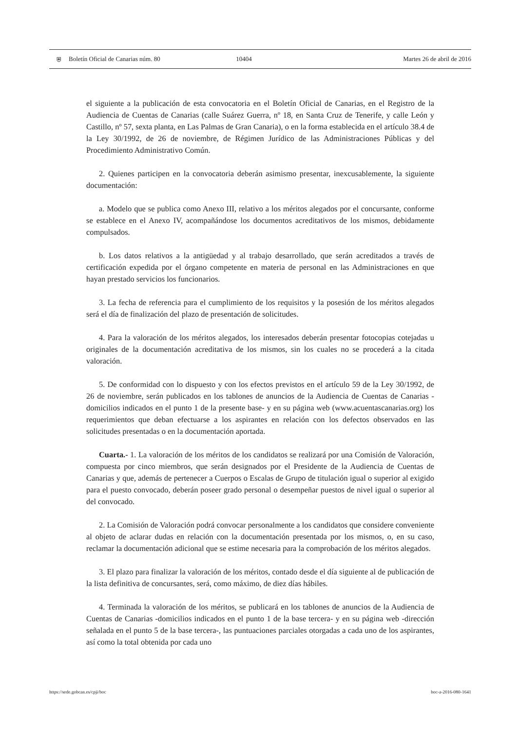⛨
Boletín Oficial de Canarias núm. 80
10404 Martes 26 de abril de 2016
el siguiente a la publicación de esta convocatoria en el Boletín Oficial de Canarias, en el Registro de la Audiencia de Cuentas de Canarias (calle Suárez Guerra, nº 18, en Santa Cruz de Tenerife, y calle León y Castillo, nº 57, sexta planta, en Las Palmas de Gran Canaria), o en la forma establecida en el artículo 38.4 de la Ley 30/1992, de 26 de noviembre, de Régimen Jurídico de las Administraciones Públicas y del Procedimiento Administrativo Común.
2. Quienes participen en la convocatoria deberán asimismo presentar, inexcusablemente, la siguiente documentación:
a. Modelo que se publica como Anexo III, relativo a los méritos alegados por el concursante, conforme se establece en el Anexo IV, acompañándose los documentos acreditativos de los mismos, debidamente compulsados.
b. Los datos relativos a la antigüedad y al trabajo desarrollado, que serán acreditados a través de certificación expedida por el órgano competente en materia de personal en las Administraciones en que hayan prestado servicios los funcionarios.
3. La fecha de referencia para el cumplimiento de los requisitos y la posesión de los méritos alegados será el día de finalización del plazo de presentación de solicitudes.
4. Para la valoración de los méritos alegados, los interesados deberán presentar fotocopias cotejadas u originales de la documentación acreditativa de los mismos, sin los cuales no se procederá a la citada valoración.
5. De conformidad con lo dispuesto y con los efectos previstos en el artículo 59 de la Ley 30/1992, de 26 de noviembre, serán publicados en los tablones de anuncios de la Audiencia de Cuentas de Canarias -domicilios indicados en el punto 1 de la presente base- y en su página web (www.acuentascanarias.org) los requerimientos que deban efectuarse a los aspirantes en relación con los defectos observados en las solicitudes presentadas o en la documentación aportada.
Cuarta.- 1. La valoración de los méritos de los candidatos se realizará por una Comisión de Valoración, compuesta por cinco miembros, que serán designados por el Presidente de la Audiencia de Cuentas de Canarias y que, además de pertenecer a Cuerpos o Escalas de Grupo de titulación igual o superior al exigido para el puesto convocado, deberán poseer grado personal o desempeñar puestos de nivel igual o superior al del convocado.
2. La Comisión de Valoración podrá convocar personalmente a los candidatos que considere conveniente al objeto de aclarar dudas en relación con la documentación presentada por los mismos, o, en su caso, reclamar la documentación adicional que se estime necesaria para la comprobación de los méritos alegados.
3. El plazo para finalizar la valoración de los méritos, contado desde el día siguiente al de publicación de la lista definitiva de concursantes, será, como máximo, de diez días hábiles.
4. Terminada la valoración de los méritos, se publicará en los tablones de anuncios de la Audiencia de Cuentas de Canarias -domicilios indicados en el punto 1 de la base tercera- y en su página web -dirección señalada en el punto 5 de la base tercera-, las puntuaciones parciales otorgadas a cada uno de los aspirantes, así como la total obtenida por cada uno
https://sede.gobcan.es/cpji/boc boc-a-2016-080-1641